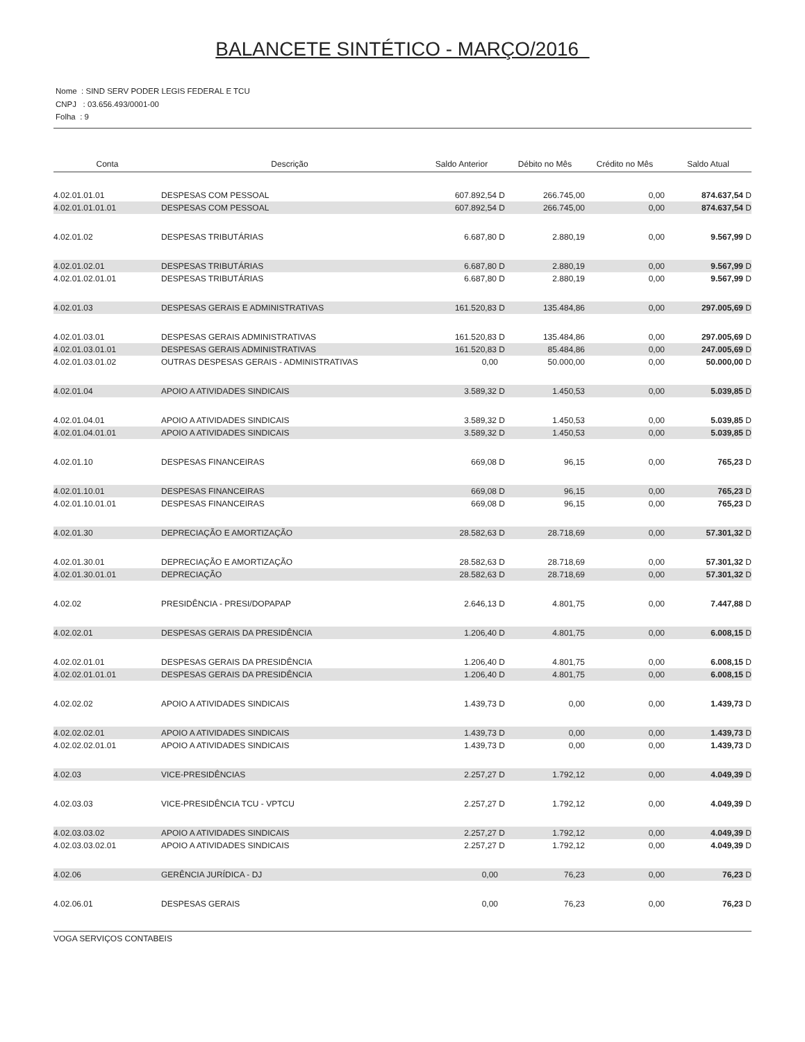BALANCETE SINTÉTICO - MARÇO/2016
Nome : SIND SERV PODER LEGIS FEDERAL E TCU
CNPJ : 03.656.493/0001-00
Folha : 9
| Conta | Descrição | Saldo Anterior | Débito no Mês | Crédito no Mês | Saldo Atual |
| --- | --- | --- | --- | --- | --- |
| 4.02.01.01.01 | DESPESAS COM PESSOAL | 607.892,54 D | 266.745,00 | 0,00 | 874.637,54 D |
| 4.02.01.01.01.01 | DESPESAS COM PESSOAL | 607.892,54 D | 266.745,00 | 0,00 | 874.637,54 D |
| 4.02.01.02 | DESPESAS TRIBUTÁRIAS | 6.687,80 D | 2.880,19 | 0,00 | 9.567,99 D |
| 4.02.01.02.01 | DESPESAS TRIBUTÁRIAS | 6.687,80 D | 2.880,19 | 0,00 | 9.567,99 D |
| 4.02.01.02.01.01 | DESPESAS TRIBUTÁRIAS | 6.687,80 D | 2.880,19 | 0,00 | 9.567,99 D |
| 4.02.01.03 | DESPESAS GERAIS E ADMINISTRATIVAS | 161.520,83 D | 135.484,86 | 0,00 | 297.005,69 D |
| 4.02.01.03.01 | DESPESAS GERAIS ADMINISTRATIVAS | 161.520,83 D | 135.484,86 | 0,00 | 297.005,69 D |
| 4.02.01.03.01.01 | DESPESAS GERAIS ADMINISTRATIVAS | 161.520,83 D | 85.484,86 | 0,00 | 247.005,69 D |
| 4.02.01.03.01.02 | OUTRAS DESPESAS GERAIS - ADMINISTRATIVAS | 0,00 | 50.000,00 | 0,00 | 50.000,00 D |
| 4.02.01.04 | APOIO A ATIVIDADES SINDICAIS | 3.589,32 D | 1.450,53 | 0,00 | 5.039,85 D |
| 4.02.01.04.01 | APOIO A ATIVIDADES SINDICAIS | 3.589,32 D | 1.450,53 | 0,00 | 5.039,85 D |
| 4.02.01.04.01.01 | APOIO A ATIVIDADES SINDICAIS | 3.589,32 D | 1.450,53 | 0,00 | 5.039,85 D |
| 4.02.01.10 | DESPESAS FINANCEIRAS | 669,08 D | 96,15 | 0,00 | 765,23 D |
| 4.02.01.10.01 | DESPESAS FINANCEIRAS | 669,08 D | 96,15 | 0,00 | 765,23 D |
| 4.02.01.10.01.01 | DESPESAS FINANCEIRAS | 669,08 D | 96,15 | 0,00 | 765,23 D |
| 4.02.01.30 | DEPRECIAÇÃO E AMORTIZAÇÃO | 28.582,63 D | 28.718,69 | 0,00 | 57.301,32 D |
| 4.02.01.30.01 | DEPRECIAÇÃO E AMORTIZAÇÃO | 28.582,63 D | 28.718,69 | 0,00 | 57.301,32 D |
| 4.02.01.30.01.01 | DEPRECIAÇÃO | 28.582,63 D | 28.718,69 | 0,00 | 57.301,32 D |
| 4.02.02 | PRESIDÊNCIA - PRESI/DOPAPAP | 2.646,13 D | 4.801,75 | 0,00 | 7.447,88 D |
| 4.02.02.01 | DESPESAS GERAIS DA PRESIDÊNCIA | 1.206,40 D | 4.801,75 | 0,00 | 6.008,15 D |
| 4.02.02.01.01 | DESPESAS GERAIS DA PRESIDÊNCIA | 1.206,40 D | 4.801,75 | 0,00 | 6.008,15 D |
| 4.02.02.01.01.01 | DESPESAS GERAIS DA PRESIDÊNCIA | 1.206,40 D | 4.801,75 | 0,00 | 6.008,15 D |
| 4.02.02.02 | APOIO A ATIVIDADES SINDICAIS | 1.439,73 D | 0,00 | 0,00 | 1.439,73 D |
| 4.02.02.02.01 | APOIO A ATIVIDADES SINDICAIS | 1.439,73 D | 0,00 | 0,00 | 1.439,73 D |
| 4.02.02.02.01.01 | APOIO A ATIVIDADES SINDICAIS | 1.439,73 D | 0,00 | 0,00 | 1.439,73 D |
| 4.02.03 | VICE-PRESIDÊNCIAS | 2.257,27 D | 1.792,12 | 0,00 | 4.049,39 D |
| 4.02.03.03 | VICE-PRESIDÊNCIA TCU - VPTCU | 2.257,27 D | 1.792,12 | 0,00 | 4.049,39 D |
| 4.02.03.03.02 | APOIO A ATIVIDADES SINDICAIS | 2.257,27 D | 1.792,12 | 0,00 | 4.049,39 D |
| 4.02.03.03.02.01 | APOIO A ATIVIDADES SINDICAIS | 2.257,27 D | 1.792,12 | 0,00 | 4.049,39 D |
| 4.02.06 | GERÊNCIA JURÍDICA - DJ | 0,00 | 76,23 | 0,00 | 76,23 D |
| 4.02.06.01 | DESPESAS GERAIS | 0,00 | 76,23 | 0,00 | 76,23 D |
VOGA SERVIÇOS CONTABEIS